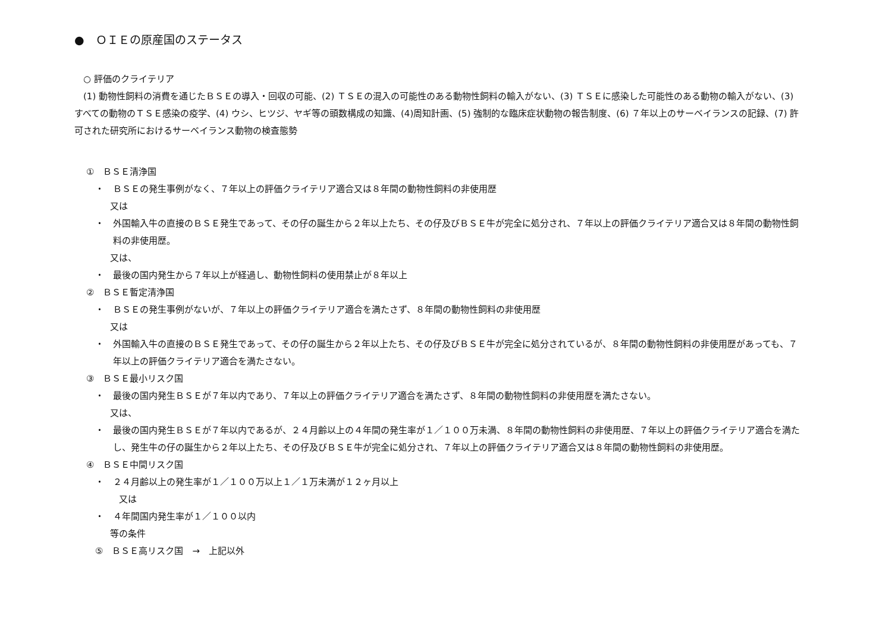●　ＯＩＥの原産国のステータス
○ 評価のクライテリア
　(1) 動物性飼料の消費を通じたＢＳＥの導入・回収の可能、(2) ＴＳＥの混入の可能性のある動物性飼料の輸入がない、(3) ＴＳＥに感染した可能性のある動物の輸入がない、(3) すべての動物のＴＳＥ感染の疫学、(4) ウシ、ヒツジ、ヤギ等の頭数構成の知識、(4)周知計画、(5) 強制的な臨床症状動物の報告制度、(6) ７年以上のサーベイランスの記録、(7) 許可された研究所におけるサーベイランス動物の検査態勢
①　ＢＳＥ清浄国
・　ＢＳＥの発生事例がなく、７年以上の評価クライテリア適合又は８年間の動物性飼料の非使用歴
又は
・　外国輸入牛の直接のＢＳＥ発生であって、その仔の誕生から２年以上たち、その仔及びＢＳＥ牛が完全に処分され、７年以上の評価クライテリア適合又は８年間の動物性飼料の非使用歴。
又は、
・　最後の国内発生から７年以上が経過し、動物性飼料の使用禁止が８年以上
②　ＢＳＥ暫定清浄国
・　ＢＳＥの発生事例がないが、７年以上の評価クライテリア適合を満たさず、８年間の動物性飼料の非使用歴
又は
・　外国輸入牛の直接のＢＳＥ発生であって、その仔の誕生から２年以上たち、その仔及びＢＳＥ牛が完全に処分されているが、８年間の動物性飼料の非使用歴があっても、７年以上の評価クライテリア適合を満たさない。
③　ＢＳＥ最小リスク国
・　最後の国内発生ＢＳＥが７年以内であり、７年以上の評価クライテリア適合を満たさず、８年間の動物性飼料の非使用歴を満たさない。
又は、
・　最後の国内発生ＢＳＥが７年以内であるが、２４月齢以上の４年間の発生率が１／１００万未満、８年間の動物性飼料の非使用歴、７年以上の評価クライテリア適合を満たし、発生牛の仔の誕生から２年以上たち、その仔及びＢＳＥ牛が完全に処分され、７年以上の評価クライテリア適合又は８年間の動物性飼料の非使用歴。
④　ＢＳＥ中間リスク国
・　２４月齢以上の発生率が１／１００万以上１／１万未満が１２ヶ月以上
又は
・　４年間国内発生率が１／１００以内
等の条件
⑤　ＢＳＥ高リスク国　→　上記以外